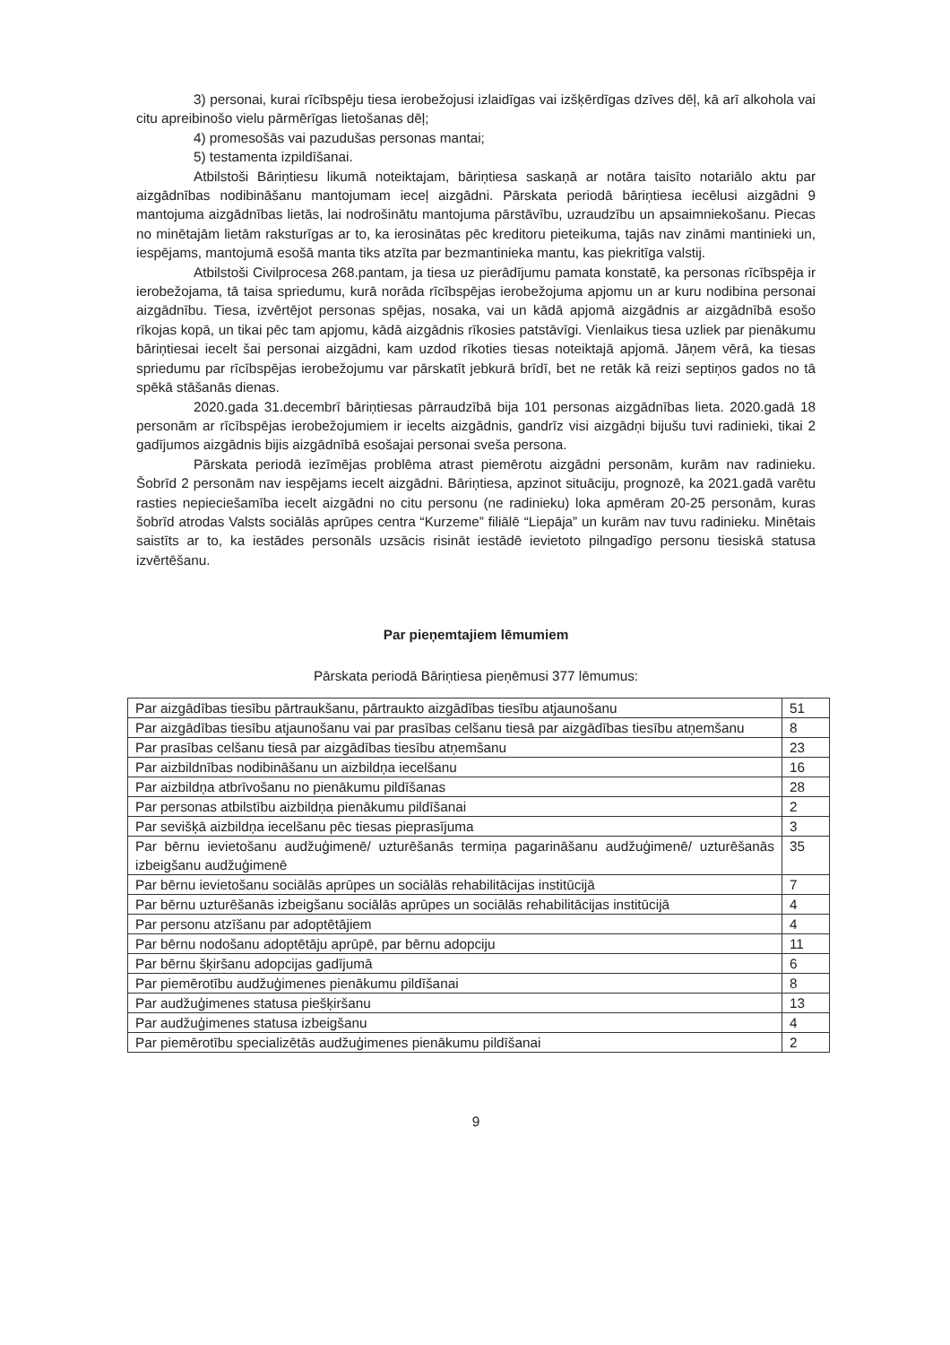3) personai, kurai rīcībspēju tiesa ierobežojusi izlaidīgas vai izšķērdīgas dzīves dēļ, kā arī alkohola vai citu apreibinošo vielu pārmērīgas lietošanas dēļ;
4) promesošās vai pazudušas personas mantai;
5) testamenta izpildīšanai.
Atbilstoši Bāriņtiesu likumā noteiktajam, bāriņtiesa saskaņā ar notāra taisīto notariālo aktu par aizgādnības nodibināšanu mantojumam ieceļ aizgādni. Pārskata periodā bāriņtiesa iecēlusi aizgādni 9 mantojuma aizgādnības lietās, lai nodrošinātu mantojuma pārstāvību, uzraudzību un apsaimniekošanu. Piecas no minētajām lietām raksturīgas ar to, ka ierosinātas pēc kreditoru pieteikuma, tajās nav zināmi mantinieki un, iespējams, mantojumā esošā manta tiks atzīta par bezmantinieka mantu, kas piekritīga valstij.
Atbilstoši Civilprocesa 268.pantam, ja tiesa uz pierādījumu pamata konstatē, ka personas rīcībspēja ir ierobežojama, tā taisa spriedumu, kurā norāda rīcībspējas ierobežojuma apjomu un ar kuru nodibina personai aizgādnību. Tiesa, izvērtējot personas spējas, nosaka, vai un kādā apjomā aizgādnis ar aizgādnībā esošo rīkojas kopā, un tikai pēc tam apjomu, kādā aizgādnis rīkosies patstāvīgi. Vienlaikus tiesa uzliek par pienākumu bāriņtiesai iecelt šai personai aizgādni, kam uzdod rīkoties tiesas noteiktajā apjomā. Jāņem vērā, ka tiesas spriedumu par rīcībspējas ierobežojumu var pārskatīt jebkurā brīdī, bet ne retāk kā reizi septiņos gados no tā spēkā stāšanās dienas.
2020.gada 31.decembrī bāriņtiesas pārraudzībā bija 101 personas aizgādnības lieta. 2020.gadā 18 personām ar rīcībspējas ierobežojumiem ir iecelts aizgādnis, gandrīz visi aizgādņi bijušu tuvi radinieki, tikai 2 gadījumos aizgādnis bijis aizgādnībā esošajai personai sveša persona.
Pārskata periodā iezīmējas problēma atrast piemērotu aizgādni personām, kurām nav radinieku. Šobrīd 2 personām nav iespējams iecelt aizgādni. Bāriņtiesa, apzinot situāciju, prognozē, ka 2021.gadā varētu rasties nepieciešamība iecelt aizgādni no citu personu (ne radinieku) loka apmēram 20-25 personām, kuras šobrīd atrodas Valsts sociālās aprūpes centra “Kurzeme” filiālē “Liepāja” un kurām nav tuvu radinieku. Minētais saistīts ar to, ka iestādes personāls uzsācis risināt iestādē ievietoto pilngadīgo personu tiesiskā statusa izvērtēšanu.
Par pieņemtajiem lēmumiem
Pārskata periodā Bāriņtiesa pieņēmusi 377 lēmumus:
| Par aizgādības tiesību pārtraukšanu, pārtraukto aizgādības tiesību atjaunošanu | 51 |
| Par aizgādības tiesību atjaunošanu vai par prasības celšanu tiesā par aizgādības tiesību atņemšanu | 8 |
| Par prasības celšanu tiesā par aizgādības tiesību atņemšanu | 23 |
| Par aizbildnības nodibināšanu un aizbildņa iecelšanu | 16 |
| Par aizbildņa atbrīvošanu no pienākumu pildīšanas | 28 |
| Par personas atbilstību aizbildņa pienākumu pildīšanai | 2 |
| Par sevišķā aizbildņa iecelšanu pēc tiesas pieprasījuma | 3 |
| Par bērnu ievietošanu audžuģimenē/ uzturēšanās termiņa pagarināšanu audžuģimenē/ uzturēšanās izbeigšanu audžuģimenē | 35 |
| Par bērnu ievietošanu sociālās aprūpes un sociālās rehabilitācijas institūcijā | 7 |
| Par bērnu uzturēšanās izbeigšanu sociālās aprūpes un sociālās rehabilitācijas institūcijā | 4 |
| Par personu atzīšanu par adoptētājiem | 4 |
| Par bērnu nodošanu adoptētāju aprūpē, par bērnu adopciju | 11 |
| Par bērnu šķiršanu adopcijas gadījumā | 6 |
| Par piemērotību audžuģimenes pienākumu pildīšanai | 8 |
| Par audžuģimenes statusa piešķiršanu | 13 |
| Par audžuģimenes statusa izbeigšanu | 4 |
| Par piemērotību specializētās audžuģimenes pienākumu pildīšanai | 2 |
9